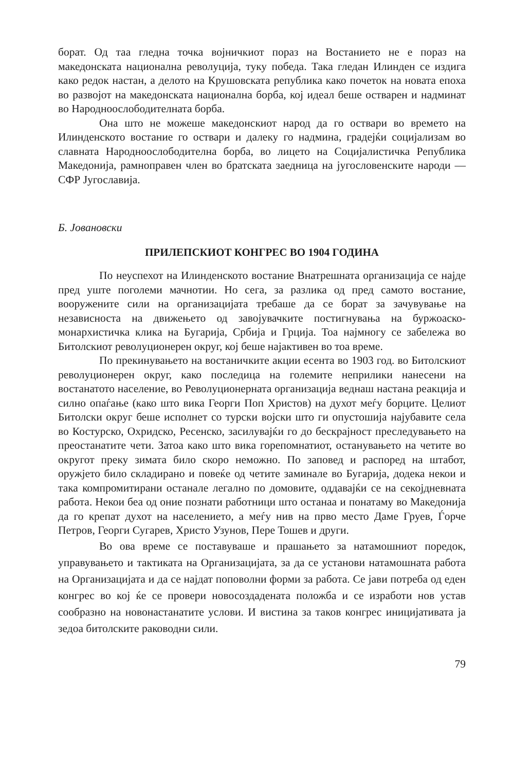борат. Од таа гледна точка војничкиот пораз на Востанието не е пораз на македонската национална револуција, туку победа. Така гледан Илинден се издига како редок настан, а делото на Крушовската република како почеток на новата епоха во развојот на македонската национална борба, кој идеал беше остварен и надминат во Народноослободителната борба.
Она што не можеше македонскиот народ да го оствари во времето на Илинденското востание го оствари и далеку го надмина, градејќи социјализам во славната Народноослободителна борба, во лицето на Социјалистичка Република Македонија, рамноправен член во братската заедница на југословенските народи — СФР Југославија.
Б. Јовановски
ПРИЛЕПСКИОТ КОНГРЕС ВО 1904 ГОДИНА
По неуспехот на Илинденското востание Внатрешната организација се најде пред уште поголеми мачнотии. Но сега, за разлика од пред самото востание, вооружените сили на организацијата требаше да се борат за зачувување на независноста на движењето од завојувачките постигнувања на буржоаско-монархистичка клика на Бугарија, Србија и Грција. Тоа најмногу се забележа во Битолскиот револуционерен округ, кој беше најактивен во тоа време.
По прекинувањето на востаничките акции есента во 1903 год. во Битолскиот револуционерен округ, како последица на големите неприлики нанесени на востанатото население, во Револуционерната организација веднаш настана реакција и силно опаѓање (како што вика Георги Поп Христов) на духот меѓу борците. Целиот Битолски округ беше исполнет со турски војски што ги опустошија најубавите села во Костурско, Охридско, Ресенско, засилувајќи го до бескрајност преследувањето на преостанатите чети. Затоа како што вика горепомнатиот, останувањето на четите во округот преку зимата било скоро неможно. По заповед и распоред на штабот, оружјето било складирано и повеќе од четите заминале во Бугарија, додека некои и така компромитирани останале легално по домовите, оддавајќи се на секојдневната работа. Некои беа од оние познати работници што останаа и понатаму во Македонија да го крепат духот на населението, а меѓу нив на прво место Даме Груев, Ѓорче Петров, Георги Сугарев, Христо Узунов, Пере Тошев и други.
Во ова време се поставуваше и прашањето за натамошниот поредок, управувањето и тактиката на Организацијата, за да се установи натамошната работа на Организацијата и да се најдат поповолни форми за работа. Се јави потреба од еден конгрес во кој ќе се провери новосоздадената положба и се изработи нов устав сообразно на новонастанатите услови. И вистина за таков конгрес иницијативата ја зедоа битолските раководни сили.
79